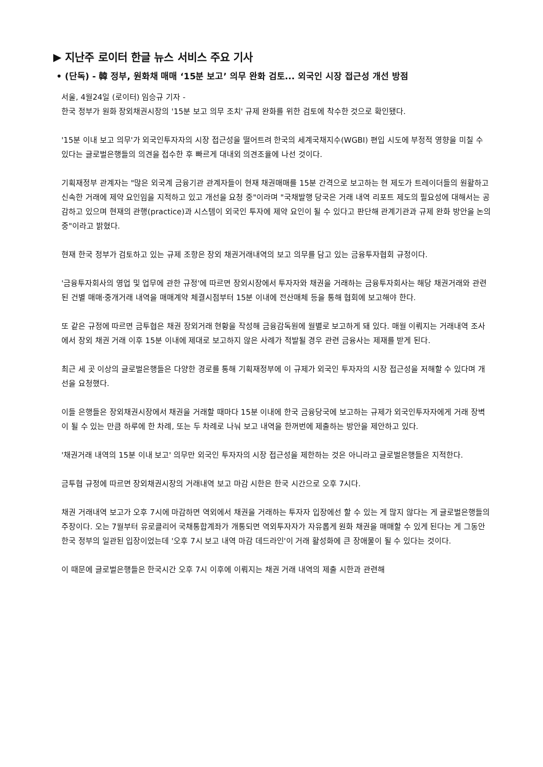▶ 지난주 로이터 한글 뉴스 서비스 주요 기사
• (단독) - 韓 정부, 원화채 매매 ‘15분 보고’ 의무 완화 검토... 외국인 시장 접근성 개선 방점
서울, 4월24일 (로이터) 임승규 기자 -
한국 정부가 원화 장외채권시장의 '15분 보고 의무 조치' 규제 완화를 위한 검토에 착수한 것으로 확인됐다.
'15분 이내 보고 의무'가 외국인투자자의 시장 접근성을 떨어트려 한국의 세계국채지수(WGBI) 편입 시도에 부정적 영향을 미칠 수 있다는 글로벌은행들의 의견을 접수한 후 빠르게 대내외 의견조율에 나선 것이다.
기획재정부 관계자는 "많은 외국계 금융기관 관계자들이 현재 채권매매를 15분 간격으로 보고하는 현 제도가 트레이더들의 원활하고 신속한 거래에 제약 요인임을 지적하고 있고 개선을 요청 중"이라며 "국채발행 당국은 거래 내역 리포트 제도의 필요성에 대해서는 공감하고 있으며 현재의 관행(practice)과 시스템이 외국인 투자에 제약 요인이 될 수 있다고 판단해 관계기관과 규제 완화 방안을 논의 중"이라고 밝혔다.
현재 한국 정부가 검토하고 있는 규제 조항은 장외 채권거래내역의 보고 의무를 담고 있는 금융투자협회 규정이다.
'금융투자회사의 영업 및 업무에 관한 규정'에 따르면 장외시장에서 투자자와 채권을 거래하는 금융투자회사는 해당 채권거래와 관련된 건별 매매·중개거래 내역을 매매계약 체결시점부터 15분 이내에 전산매체 등을 통해 협회에 보고해야 한다.
또 같은 규정에 따르면 금투협은 채권 장외거래 현황을 작성해 금융감독원에 월별로 보고하게 돼 있다. 매월 이뤄지는 거래내역 조사에서 장외 채권 거래 이후 15분 이내에 제대로 보고하지 않은 사례가 적발될 경우 관련 금융사는 제재를 받게 된다.
최근 세 곳 이상의 글로벌은행들은 다양한 경로를 통해 기획재정부에 이 규제가 외국인 투자자의 시장 접근성을 저해할 수 있다며 개선을 요청했다.
이들 은행들은 장외채권시장에서 채권을 거래할 때마다 15분 이내에 한국 금융당국에 보고하는 규제가 외국인투자자에게 거래 장벽이 될 수 있는 만큼 하루에 한 차례, 또는 두 차례로 나눠 보고 내역을 한꺼번에 제출하는 방안을 제안하고 있다.
'채권거래 내역의 15분 이내 보고' 의무만 외국인 투자자의 시장 접근성을 제한하는 것은 아니라고 글로벌은행들은 지적한다.
금투협 규정에 따르면 장외채권시장의 거래내역 보고 마감 시한은 한국 시간으로 오후 7시다.
채권 거래내역 보고가 오후 7시에 마감하면 역외에서 채권을 거래하는 투자자 입장에선 할 수 있는 게 많지 않다는 게 글로벌은행들의 주장이다. 오는 7월부터 유로클리어 국채통합계좌가 개통되면 역외투자자가 자유롭게 원화 채권을 매매할 수 있게 된다는 게 그동안 한국 정부의 일관된 입장이었는데 '오후 7시 보고 내역 마감 데드라인'이 거래 활성화에 큰 장애물이 될 수 있다는 것이다.
이 때문에 글로벌은행들은 한국시간 오후 7시 이후에 이뤄지는 채권 거래 내역의 제출 시한과 관련해